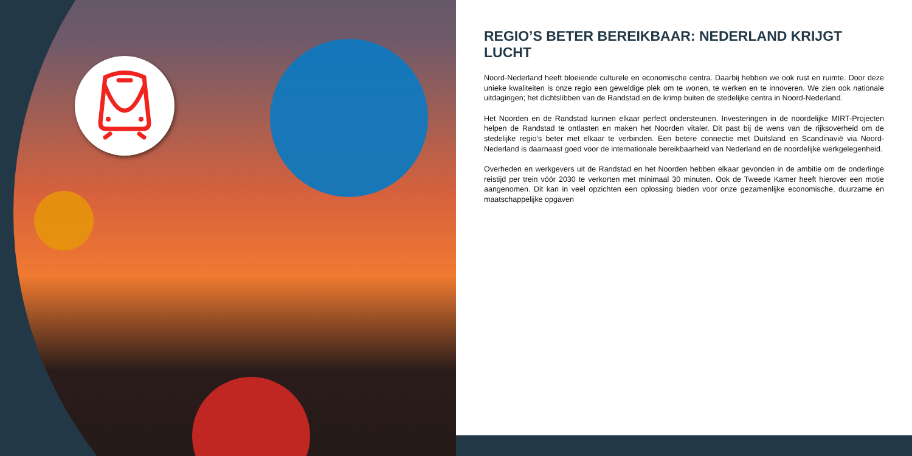REGIO’S BETER BEREIKBAAR: NEDERLAND KRIJGT LUCHT
Noord-Nederland heeft bloeiende culturele en economische centra. Daarbij hebben we ook rust en ruimte. Door deze unieke kwaliteiten is onze regio een geweldige plek om te wonen, te werken en te innoveren. We zien ook nationale uitdagingen; het dichtslibben van de Randstad en de krimp buiten de stedelijke centra in Noord-Nederland.
Het Noorden en de Randstad kunnen elkaar perfect ondersteunen. Investeringen in de noordelijke MIRT-Projecten helpen de Randstad te ontlasten en maken het Noorden vitaler. Dit past bij de wens van de rijksoverheid om de stedelijke regio’s beter met elkaar te verbinden. Een betere connectie met Duitsland en Scandinavië via Noord-Nederland is daarnaast goed voor de internationale bereikbaarheid van Nederland en de noordelijke werkgelegenheid.
Overheden en werkgevers uit de Randstad en het Noorden hebben elkaar gevonden in de ambitie om de onderlinge reistijd per trein vóór 2030 te verkorten met minimaal 30 minuten. Ook de Tweede Kamer heeft hierover een motie aangenomen. Dit kan in veel opzichten een oplossing bieden voor onze gezamenlijke economische, duurzame en maatschappelijke opgaven